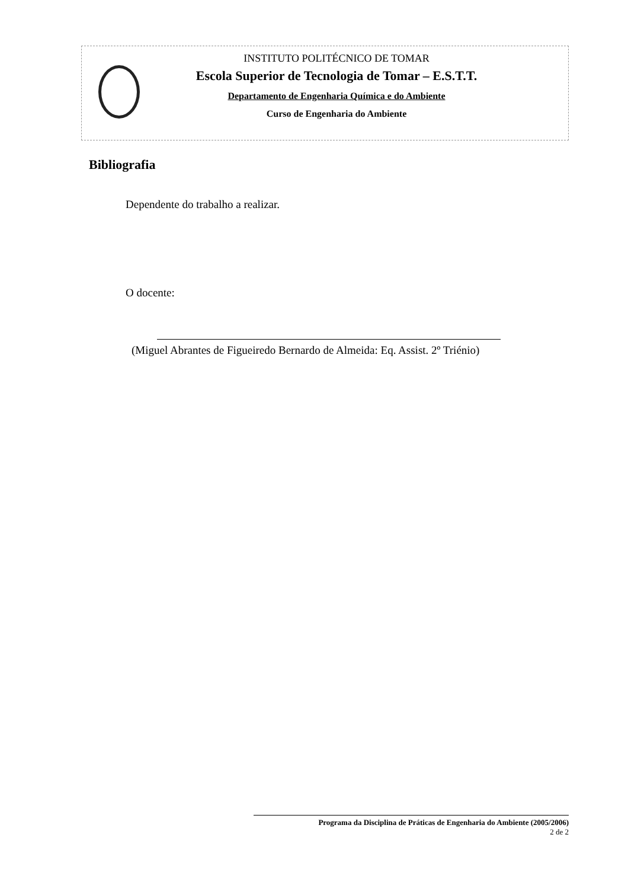INSTITUTO POLITÉCNICO DE TOMAR
Escola Superior de Tecnologia de Tomar – E.S.T.T.
Departamento de Engenharia Química e do Ambiente
Curso de Engenharia do Ambiente
Bibliografia
Dependente do trabalho a realizar.
O docente:
(Miguel Abrantes de Figueiredo Bernardo de Almeida: Eq. Assist. 2º Triénio)
Programa da Disciplina de Práticas de Engenharia do Ambiente (2005/2006)
2 de 2